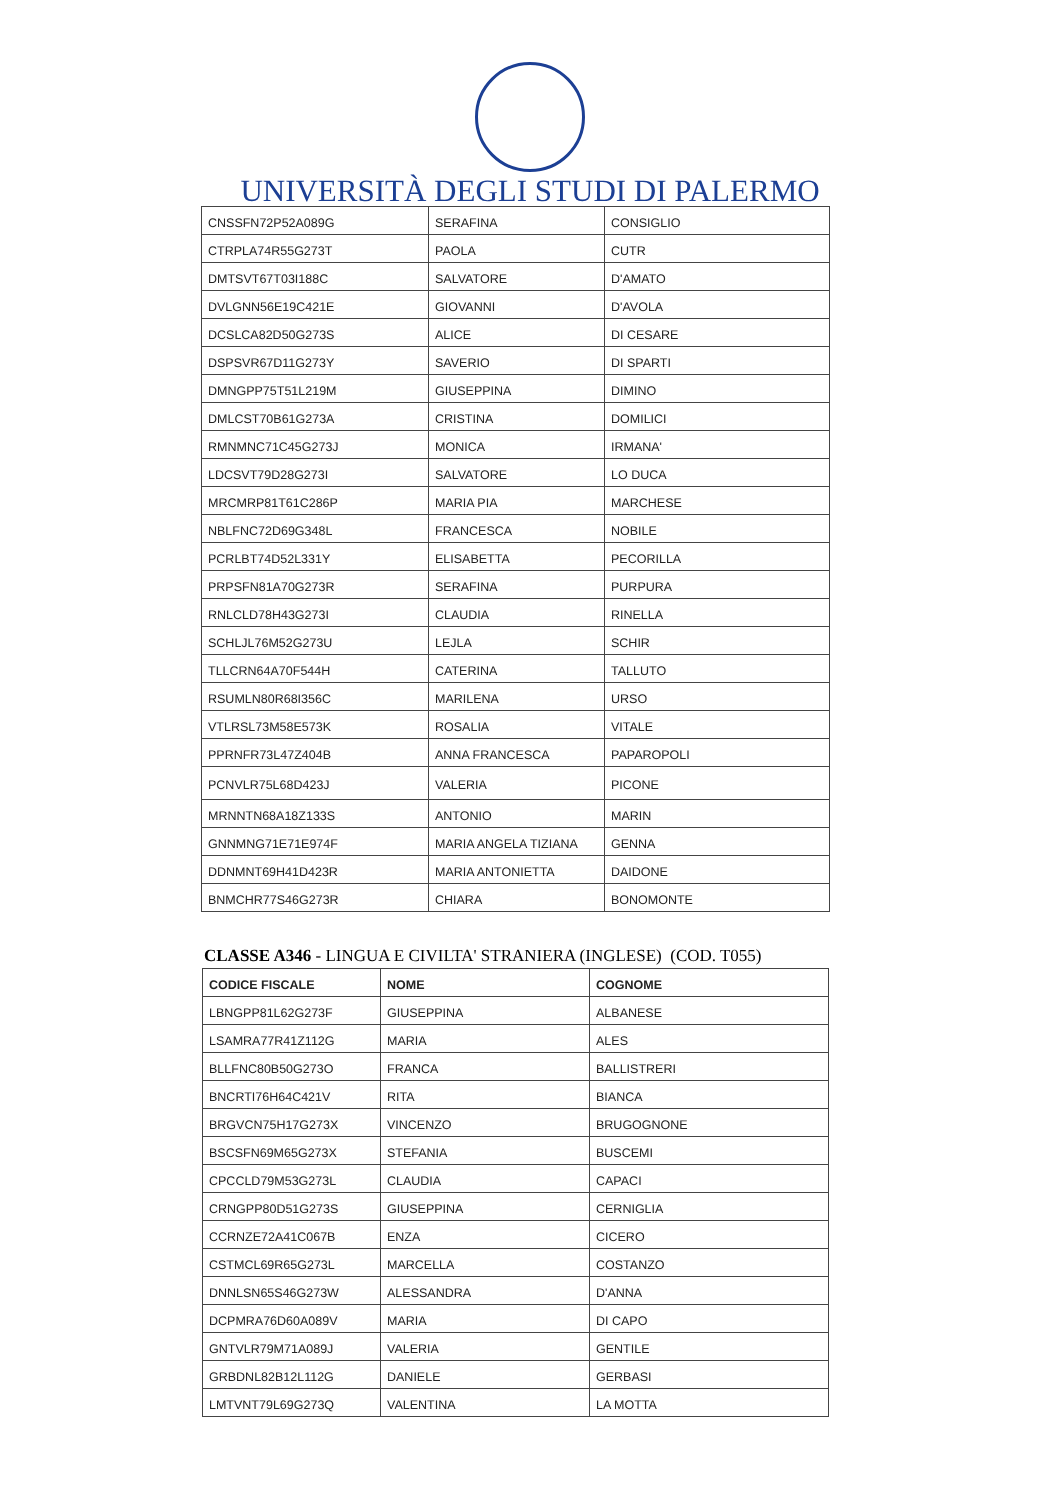UNIVERSITÀ DEGLI STUDI DI PALERMO
| CNSSFN72P52A089G | SERAFINA | CONSIGLIO |
| CTRPLA74R55G273T | PAOLA | CUTR |
| DMTSVT67T03I188C | SALVATORE | D'AMATO |
| DVLGNN56E19C421E | GIOVANNI | D'AVOLA |
| DCSLCA82D50G273S | ALICE | DI CESARE |
| DSPSVR67D11G273Y | SAVERIO | DI SPARTI |
| DMNGPP75T51L219M | GIUSEPPINA | DIMINO |
| DMLCST70B61G273A | CRISTINA | DOMILICI |
| RMNMNC71C45G273J | MONICA | IRMANA' |
| LDCSVT79D28G273I | SALVATORE | LO DUCA |
| MRCMRP81T61C286P | MARIA PIA | MARCHESE |
| NBLFNC72D69G348L | FRANCESCA | NOBILE |
| PCRLBT74D52L331Y | ELISABETTA | PECORILLA |
| PRPSFN81A70G273R | SERAFINA | PURPURA |
| RNLCLD78H43G273I | CLAUDIA | RINELLA |
| SCHLJL76M52G273U | LEJLA | SCHIR |
| TLLCRN64A70F544H | CATERINA | TALLUTO |
| RSUMLN80R68I356C | MARILENA | URSO |
| VTLRSL73M58E573K | ROSALIA | VITALE |
| PPRNFR73L47Z404B | ANNA FRANCESCA | PAPAROPOLI |
| PCNVLR75L68D423J | VALERIA | PICONE |
| MRNNTN68A18Z133S | ANTONIO | MARIN |
| GNNMNG71E71E974F | MARIA ANGELA TIZIANA | GENNA |
| DDNMNT69H41D423R | MARIA ANTONIETTA | DAIDONE |
| BNMCHR77S46G273R | CHIARA | BONOMONTE |
CLASSE A346 - LINGUA E CIVILTA' STRANIERA (INGLESE) (COD. T055)
| CODICE FISCALE | NOME | COGNOME |
| --- | --- | --- |
| LBNGPP81L62G273F | GIUSEPPINA | ALBANESE |
| LSAMRA77R41Z112G | MARIA | ALES |
| BLLFNC80B50G273O | FRANCA | BALLISTRERI |
| BNCRTI76H64C421V | RITA | BIANCA |
| BRGVCN75H17G273X | VINCENZO | BRUGOGNONE |
| BSCSFN69M65G273X | STEFANIA | BUSCEMI |
| CPCCLD79M53G273L | CLAUDIA | CAPACI |
| CRNGPP80D51G273S | GIUSEPPINA | CERNIGLIA |
| CCRNZE72A41C067B | ENZA | CICERO |
| CSTMCL69R65G273L | MARCELLA | COSTANZO |
| DNNLSN65S46G273W | ALESSANDRA | D'ANNA |
| DCPMRA76D60A089V | MARIA | DI CAPO |
| GNTVLR79M71A089J | VALERIA | GENTILE |
| GRBDNL82B12L112G | DANIELE | GERBASI |
| LMTVNT79L69G273Q | VALENTINA | LA MOTTA |